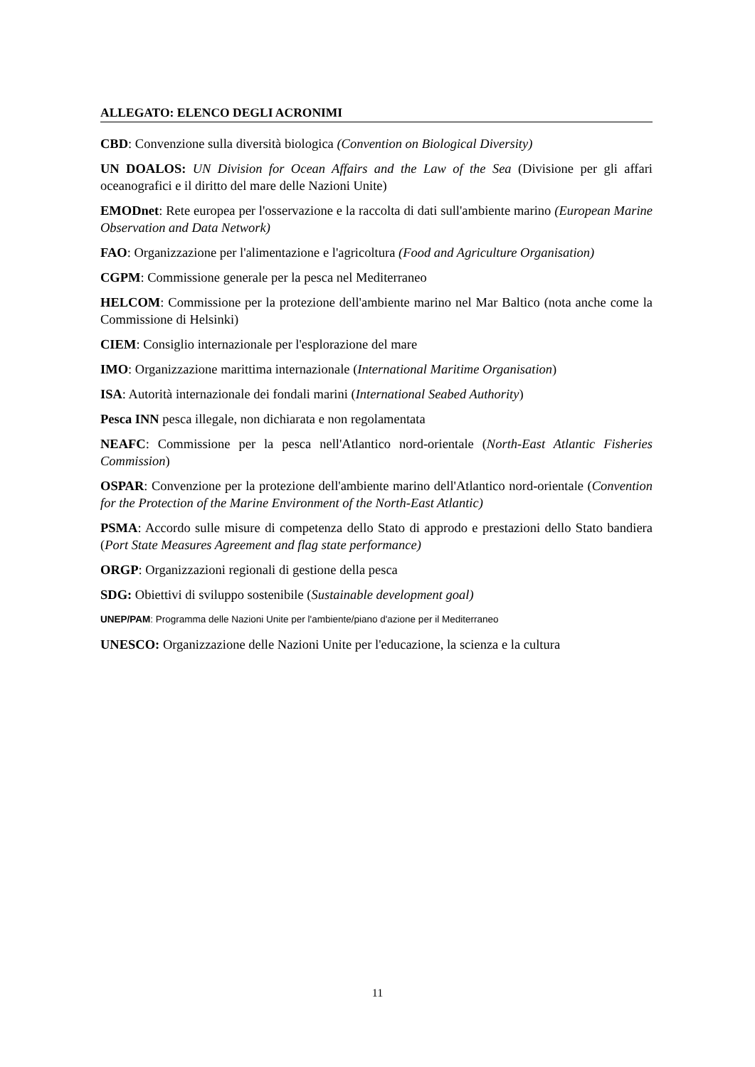ALLEGATO: ELENCO DEGLI ACRONIMI
CBD: Convenzione sulla diversità biologica (Convention on Biological Diversity)
UN DOALOS: UN Division for Ocean Affairs and the Law of the Sea (Divisione per gli affari oceanografici e il diritto del mare delle Nazioni Unite)
EMODnet: Rete europea per l'osservazione e la raccolta di dati sull'ambiente marino (European Marine Observation and Data Network)
FAO: Organizzazione per l'alimentazione e l'agricoltura (Food and Agriculture Organisation)
CGPM: Commissione generale per la pesca nel Mediterraneo
HELCOM: Commissione per la protezione dell'ambiente marino nel Mar Baltico (nota anche come la Commissione di Helsinki)
CIEM: Consiglio internazionale per l'esplorazione del mare
IMO: Organizzazione marittima internazionale (International Maritime Organisation)
ISA: Autorità internazionale dei fondali marini (International Seabed Authority)
Pesca INN pesca illegale, non dichiarata e non regolamentata
NEAFC: Commissione per la pesca nell'Atlantico nord-orientale (North-East Atlantic Fisheries Commission)
OSPAR: Convenzione per la protezione dell'ambiente marino dell'Atlantico nord-orientale (Convention for the Protection of the Marine Environment of the North-East Atlantic)
PSMA: Accordo sulle misure di competenza dello Stato di approdo e prestazioni dello Stato bandiera (Port State Measures Agreement and flag state performance)
ORGP: Organizzazioni regionali di gestione della pesca
SDG: Obiettivi di sviluppo sostenibile (Sustainable development goal)
UNEP/PAM: Programma delle Nazioni Unite per l'ambiente/piano d'azione per il Mediterraneo
UNESCO: Organizzazione delle Nazioni Unite per l'educazione, la scienza e la cultura
11